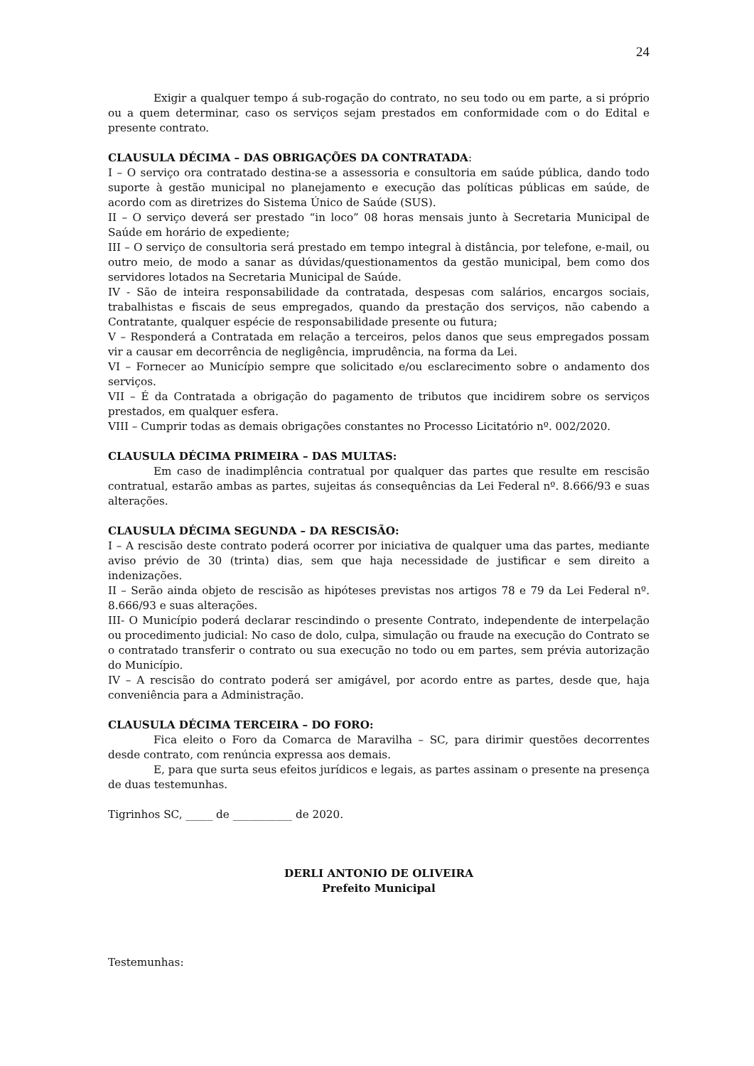24
Exigir a qualquer tempo á sub-rogação do contrato, no seu todo ou em parte, a si próprio ou a quem determinar, caso os serviços sejam prestados em conformidade com o do Edital e presente contrato.
CLAUSULA DÉCIMA – DAS OBRIGAÇÕES DA CONTRATADA:
I – O serviço ora contratado destina-se a assessoria e consultoria em saúde pública, dando todo suporte à gestão municipal no planejamento e execução das políticas públicas em saúde, de acordo com as diretrizes do Sistema Único de Saúde (SUS).
II – O serviço deverá ser prestado “in loco” 08 horas mensais junto à Secretaria Municipal de Saúde em horário de expediente;
III – O serviço de consultoria será prestado em tempo integral à distância, por telefone, e-mail, ou outro meio, de modo a sanar as dúvidas/questionamentos da gestão municipal, bem como dos servidores lotados na Secretaria Municipal de Saúde.
IV - São de inteira responsabilidade da contratada, despesas com salários, encargos sociais, trabalhistas e fiscais de seus empregados, quando da prestação dos serviços, não cabendo a Contratante, qualquer espécie de responsabilidade presente ou futura;
V – Responderá a Contratada em relação a terceiros, pelos danos que seus empregados possam vir a causar em decorrência de negligência, imprudência, na forma da Lei.
VI – Fornecer ao Município sempre que solicitado e/ou esclarecimento sobre o andamento dos serviços.
VII – É da Contratada a obrigação do pagamento de tributos que incidirem sobre os serviços prestados, em qualquer esfera.
VIII – Cumprir todas as demais obrigações constantes no Processo Licitatório nº. 002/2020.
CLAUSULA DÉCIMA PRIMEIRA – DAS MULTAS:
Em caso de inadimplência contratual por qualquer das partes que resulte em rescisão contratual, estarão ambas as partes, sujeitas ás consequências da Lei Federal nº. 8.666/93 e suas alterações.
CLAUSULA DÉCIMA SEGUNDA – DA RESCISÃO:
I – A rescisão deste contrato poderá ocorrer por iniciativa de qualquer uma das partes, mediante aviso prévio de 30 (trinta) dias, sem que haja necessidade de justificar e sem direito a indenizações.
II – Serão ainda objeto de rescisão as hipóteses previstas nos artigos 78 e 79 da Lei Federal nº. 8.666/93 e suas alterações.
III- O Município poderá declarar rescindindo o presente Contrato, independente de interpelação ou procedimento judicial: No caso de dolo, culpa, simulação ou fraude na execução do Contrato se o contratado transferir o contrato ou sua execução no todo ou em partes, sem prévia autorização do Município.
IV – A rescisão do contrato poderá ser amigável, por acordo entre as partes, desde que, haja conveniência para a Administração.
CLAUSULA DÉCIMA TERCEIRA – DO FORO:
Fica eleito o Foro da Comarca de Maravilha – SC, para dirimir questões decorrentes desde contrato, com renúncia expressa aos demais.
E, para que surta seus efeitos jurídicos e legais, as partes assinam o presente na presença de duas testemunhas.
Tigrinhos SC, _____ de ___________ de 2020.
DERLI ANTONIO DE OLIVEIRA
Prefeito Municipal
Testemunhas: